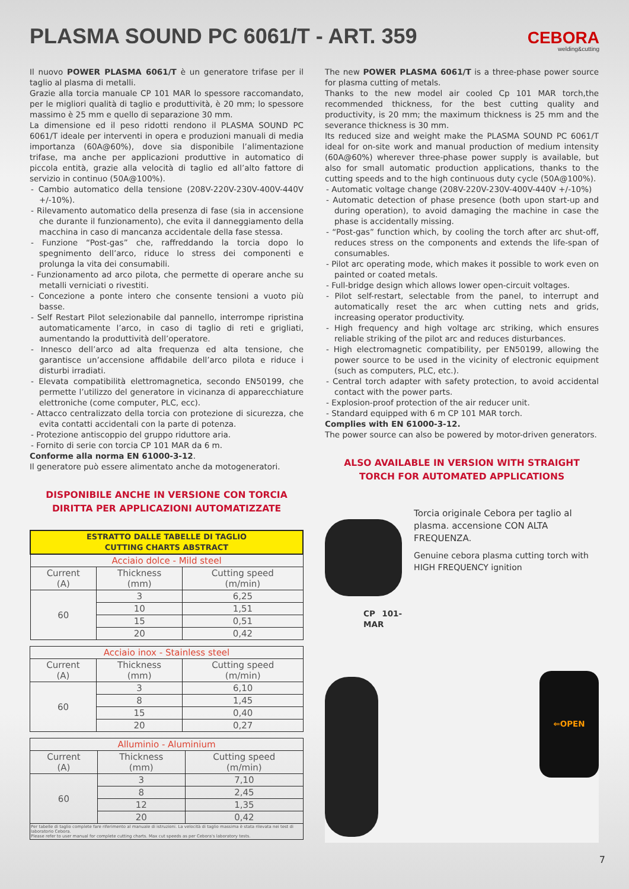CEBORA
welding&cutting
PLASMA SOUND PC 6061/T - ART. 359
Il nuovo POWER PLASMA 6061/T è un generatore trifase per il taglio al plasma di metalli.
Grazie alla torcia manuale CP 101 MAR lo spessore raccomandato, per le migliori qualità di taglio e produttività, è 20 mm; lo spessore massimo è 25 mm e quello di separazione 30 mm.
La dimensione ed il peso ridotti rendono il PLASMA SOUND PC 6061/T ideale per interventi in opera e produzioni manuali di media importanza (60A@60%), dove sia disponibile l’alimentazione trifase, ma anche per applicazioni produttive in automatico di piccola entità, grazie alla velocità di taglio ed all’alto fattore di servizio in continuo (50A@100%).
- Cambio automatico della tensione (208V-220V-230V-400V-440V +/-10%).
- Rilevamento automatico della presenza di fase (sia in accensione che durante il funzionamento), che evita il danneggiamento della macchina in caso di mancanza accidentale della fase stessa.
- Funzione “Post-gas” che, raffreddando la torcia dopo lo spegnimento dell’arco, riduce lo stress dei componenti e prolunga la vita dei consumabili.
- Funzionamento ad arco pilota, che permette di operare anche su metalli verniciati o rivestiti.
- Concezione a ponte intero che consente tensioni a vuoto più basse.
- Self Restart Pilot selezionabile dal pannello, interrompe ripristina automaticamente l’arco, in caso di taglio di reti e grigliati, aumentando la produttività dell’operatore.
- Innesco dell’arco ad alta frequenza ed alta tensione, che garantisce un’accensione affidabile dell’arco pilota e riduce i disturbi irradiati.
- Elevata compatibilità elettromagnetica, secondo EN50199, che permette l’utilizzo del generatore in vicinanza di apparecchiature elettroniche (come computer, PLC, ecc).
- Attacco centralizzato della torcia con protezione di sicurezza, che evita contatti accidentali con la parte di potenza.
- Protezione antiscoppio del gruppo riduttore aria.
- Fornito di serie con torcia CP 101 MAR da 6 m.
Conforme alla norma EN 61000-3-12.
Il generatore può essere alimentato anche da motogeneratori.
DISPONIBILE ANCHE IN VERSIONE CON TORCIA
DIRITTA PER APPLICAZIONI AUTOMATIZZATE
| ESTRATTO DALLE TABELLE DI TAGLIO CUTTING CHARTS ABSTRACT | | |
| --- | --- | --- |
| Acciaio dolce - Mild steel | | |
| Current (A) | Thickness (mm) | Cutting speed (m/min) |
| 60 | 3 | 6,25 |
| | 10 | 1,51 |
| | 15 | 0,51 |
| | 20 | 0,42 |
| Acciaio inox - Stainless steel | | |
| Current (A) | Thickness (mm) | Cutting speed (m/min) |
| 60 | 3 | 6,10 |
| | 8 | 1,45 |
| | 15 | 0,40 |
| | 20 | 0,27 |
| Alluminio - Aluminium | | |
| Current (A) | Thickness (mm) | Cutting speed (m/min) |
| 60 | 3 | 7,10 |
| | 8 | 2,45 |
| | 12 | 1,35 |
| | 20 | 0,42 |
| Per tabelle di taglio complete fare riferimento al manuale di istruzioni. La velocità di taglio massima è stata rilevata nei test di laboratorio Cebora. Please refer to user manual for complete cutting charts. Max cut speeds as per Cebora's laboratory tests. | | |
The new POWER PLASMA 6061/T is a three-phase power source for plasma cutting of metals.
Thanks to the new model air cooled Cp 101 MAR torch,the recommended thickness, for the best cutting quality and productivity, is 20 mm; the maximum thickness is 25 mm and the severance thickness is 30 mm.
Its reduced size and weight make the PLASMA SOUND PC 6061/T ideal for on-site work and manual production of medium intensity (60A@60%) wherever three-phase power supply is available, but also for small automatic production applications, thanks to the cutting speeds and to the high continuous duty cycle (50A@100%).
- Automatic voltage change (208V-220V-230V-400V-440V +/-10%)
- Automatic detection of phase presence (both upon start-up and during operation), to avoid damaging the machine in case the phase is accidentally missing.
- “Post-gas” function which, by cooling the torch after arc shut-off, reduces stress on the components and extends the life-span of consumables.
- Pilot arc operating mode, which makes it possible to work even on painted or coated metals.
- Full-bridge design which allows lower open-circuit voltages.
- Pilot self-restart, selectable from the panel, to interrupt and automatically reset the arc when cutting nets and grids, increasing operator productivity.
- High frequency and high voltage arc striking, which ensures reliable striking of the pilot arc and reduces disturbances.
- High electromagnetic compatibility, per EN50199, allowing the power source to be used in the vicinity of electronic equipment (such as computers, PLC, etc.).
- Central torch adapter with safety protection, to avoid accidental contact with the power parts.
- Explosion-proof protection of the air reducer unit.
- Standard equipped with 6 m CP 101 MAR torch.
Complies with EN 61000-3-12.
The power source can also be powered by motor-driven generators.
ALSO AVAILABLE IN VERSION WITH STRAIGHT
TORCH FOR AUTOMATED APPLICATIONS
CP 101-MAR
Torcia originale Cebora per taglio al plasma. accensione CON ALTA FREQUENZA.
Genuine cebora plasma cutting torch with HIGH FREQUENCY ignition
⇐OPEN
7